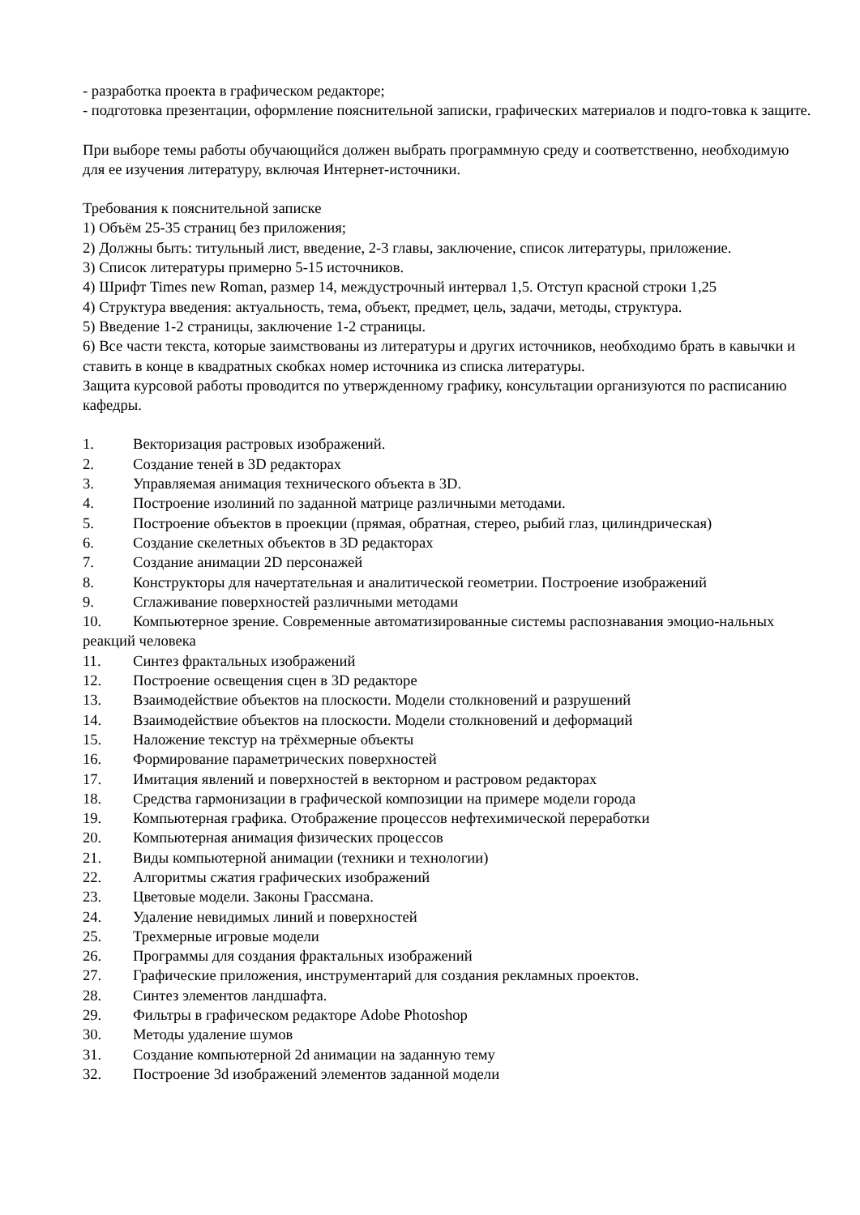- разработка проекта в графическом редакторе;
- подготовка презентации, оформление пояснительной записки, графических материалов и подго-товка к защите.
При выборе темы работы обучающийся должен выбрать программную среду и соответственно, необходимую для ее изучения литературу, включая Интернет-источники.
Требования к пояснительной записке
1) Объём 25-35 страниц без приложения;
2) Должны быть: титульный лист, введение, 2-3 главы, заключение, список литературы, приложение.
3) Список литературы примерно 5-15 источников.
4) Шрифт Times new Roman, размер 14, междустрочный интервал 1,5. Отступ красной строки 1,25
4) Структура введения: актуальность, тема, объект, предмет, цель, задачи, методы, структура.
5) Введение 1-2 страницы, заключение 1-2 страницы.
6) Все части текста, которые заимствованы из литературы и других источников, необходимо брать в кавычки и ставить в конце в квадратных скобках номер источника из списка литературы.
Защита курсовой работы проводится по утвержденному графику, консультации организуются по расписанию кафедры.
1. Векторизация растровых изображений.
2. Создание теней в 3D редакторах
3. Управляемая анимация технического объекта в 3D.
4. Построение изолиний по заданной матрице различными методами.
5. Построение объектов в проекции (прямая, обратная, стерео, рыбий глаз, цилиндрическая)
6. Создание скелетных объектов в 3D редакторах
7. Создание анимации 2D персонажей
8. Конструкторы для начертательная и аналитической геометрии. Построение изображений
9. Сглаживание поверхностей различными методами
10. Компьютерное зрение. Современные автоматизированные системы распознавания эмоцио-нальных реакций человека
11. Синтез фрактальных изображений
12. Построение освещения сцен в 3D редакторе
13. Взаимодействие объектов на плоскости. Модели столкновений и разрушений
14. Взаимодействие объектов на плоскости. Модели столкновений и деформаций
15. Наложение текстур на трёхмерные объекты
16. Формирование параметрических поверхностей
17. Имитация явлений и поверхностей в векторном и растровом редакторах
18. Средства гармонизации в графической композиции на примере модели города
19. Компьютерная графика. Отображение процессов нефтехимической переработки
20. Компьютерная анимация физических процессов
21. Виды компьютерной анимации (техники и технологии)
22. Алгоритмы сжатия графических изображений
23. Цветовые модели. Законы Грассмана.
24. Удаление невидимых линий и поверхностей
25. Трехмерные игровые модели
26. Программы для создания фрактальных изображений
27. Графические приложения, инструментарий для создания рекламных проектов.
28. Синтез элементов ландшафта.
29. Фильтры в графическом редакторе Adobe Photoshop
30. Методы удаление шумов
31. Создание компьютерной 2d анимации на заданную тему
32. Построение 3d изображений элементов заданной модели